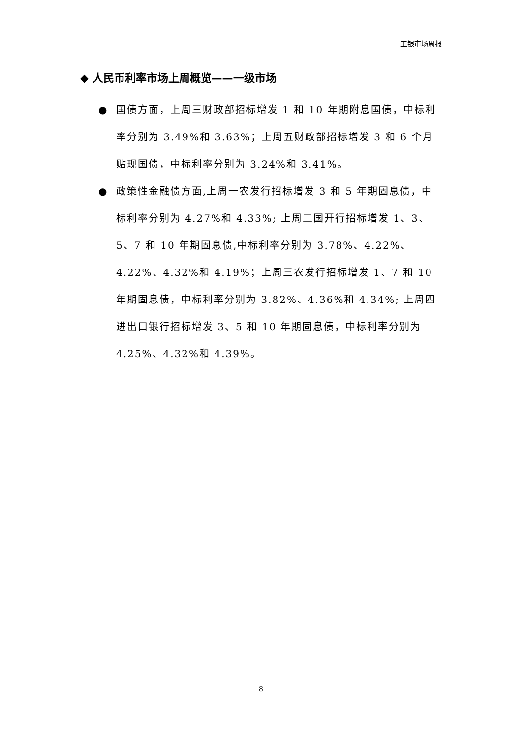工银市场周报
◆ 人民币利率市场上周概览——一级市场
● 国债方面，上周三财政部招标增发 1 和 10 年期附息国债，中标利率分别为 3.49%和 3.63%；上周五财政部招标增发 3 和 6 个月贴现国债，中标利率分别为 3.24%和 3.41%。
● 政策性金融债方面,上周一农发行招标增发 3 和 5 年期固息债，中标利率分别为 4.27%和 4.33%; 上周二国开行招标增发 1、3、5、7 和 10 年期固息债,中标利率分别为 3.78%、4.22%、4.22%、4.32%和 4.19%；上周三农发行招标增发 1、7 和 10 年期固息债，中标利率分别为 3.82%、4.36%和 4.34%; 上周四进出口银行招标增发 3、5 和 10 年期固息债，中标利率分别为 4.25%、4.32%和 4.39%。
8